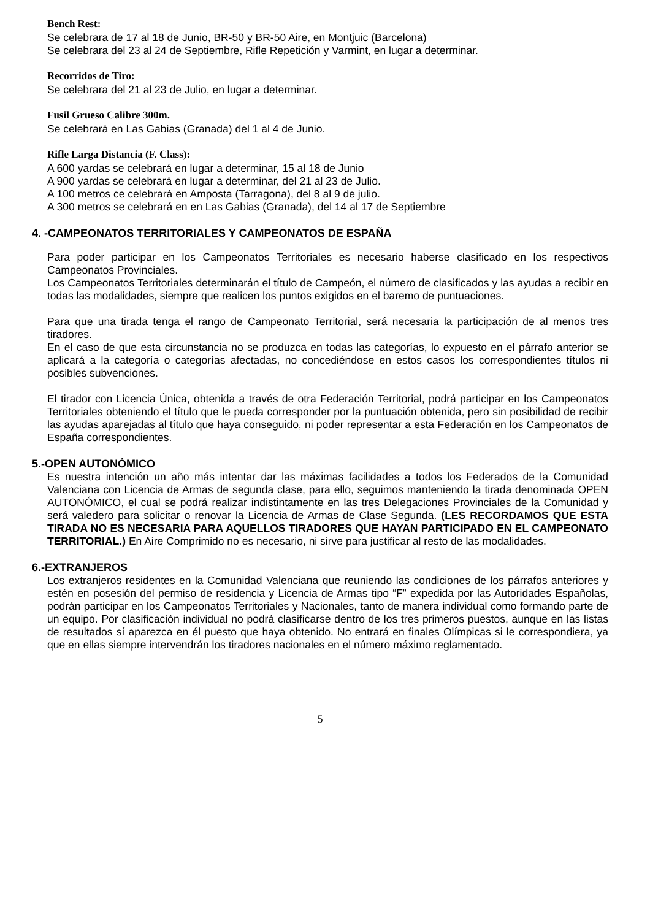Bench Rest:
Se celebrara de 17 al 18 de Junio, BR-50 y BR-50 Aire, en Montjuic (Barcelona)
Se celebrara del 23 al 24 de Septiembre, Rifle Repetición y Varmint, en lugar a determinar.
Recorridos de Tiro:
Se celebrara del 21 al 23 de Julio, en lugar a determinar.
Fusil Grueso Calibre 300m.
Se celebrará en Las Gabias (Granada) del 1 al 4 de Junio.
Rifle Larga Distancia (F. Class):
A 600 yardas se celebrará en lugar a determinar, 15 al 18 de Junio
A 900 yardas se celebrará en lugar a determinar, del 21 al 23 de Julio.
A 100 metros ce celebrará en Amposta (Tarragona), del 8 al 9 de julio.
A 300 metros se celebrará en en Las Gabias (Granada), del 14 al 17 de Septiembre
4. -CAMPEONATOS TERRITORIALES Y CAMPEONATOS DE ESPAÑA
Para poder participar en los Campeonatos Territoriales es necesario haberse clasificado en los respectivos Campeonatos Provinciales.
Los Campeonatos Territoriales determinarán el título de Campeón, el número de clasificados y las ayudas a recibir en todas las modalidades, siempre que realicen los puntos exigidos en el baremo de puntuaciones.
Para que una tirada tenga el rango de Campeonato Territorial, será necesaria la participación de al menos tres tiradores.
En el caso de que esta circunstancia no se produzca en todas las categorías, lo expuesto en el párrafo anterior se aplicará a la categoría o categorías afectadas, no concediéndose en estos casos los correspondientes títulos ni posibles subvenciones.
El tirador con Licencia Única, obtenida a través de otra Federación Territorial, podrá participar en los Campeonatos Territoriales obteniendo el título que le pueda corresponder por la puntuación obtenida, pero sin posibilidad de recibir las ayudas aparejadas al título que haya conseguido, ni poder representar a esta Federación en los Campeonatos de España correspondientes.
5.-OPEN AUTONÓMICO
Es nuestra intención un año más intentar dar las máximas facilidades a todos los Federados de la Comunidad Valenciana con Licencia de Armas de segunda clase, para ello, seguimos manteniendo la tirada denominada OPEN AUTONÓMICO, el cual se podrá realizar indistintamente en las tres Delegaciones Provinciales de la Comunidad y será valedero para solicitar o renovar la Licencia de Armas de Clase Segunda. (LES RECORDAMOS QUE ESTA TIRADA NO ES NECESARIA PARA AQUELLOS TIRADORES QUE HAYAN PARTICIPADO EN EL CAMPEONATO TERRITORIAL.) En Aire Comprimido no es necesario, ni sirve para justificar al resto de las modalidades.
6.-EXTRANJEROS
Los extranjeros residentes en la Comunidad Valenciana que reuniendo las condiciones de los párrafos anteriores y estén en posesión del permiso de residencia y Licencia de Armas tipo “F” expedida por las Autoridades Españolas, podrán participar en los Campeonatos Territoriales y Nacionales, tanto de manera individual como formando parte de un equipo. Por clasificación individual no podrá clasificarse dentro de los tres primeros puestos, aunque en las listas de resultados sí aparezca en él puesto que haya obtenido. No entrará en finales Olímpicas si le correspondiera, ya que en ellas siempre intervendrán los tiradores nacionales en el número máximo reglamentado.
5